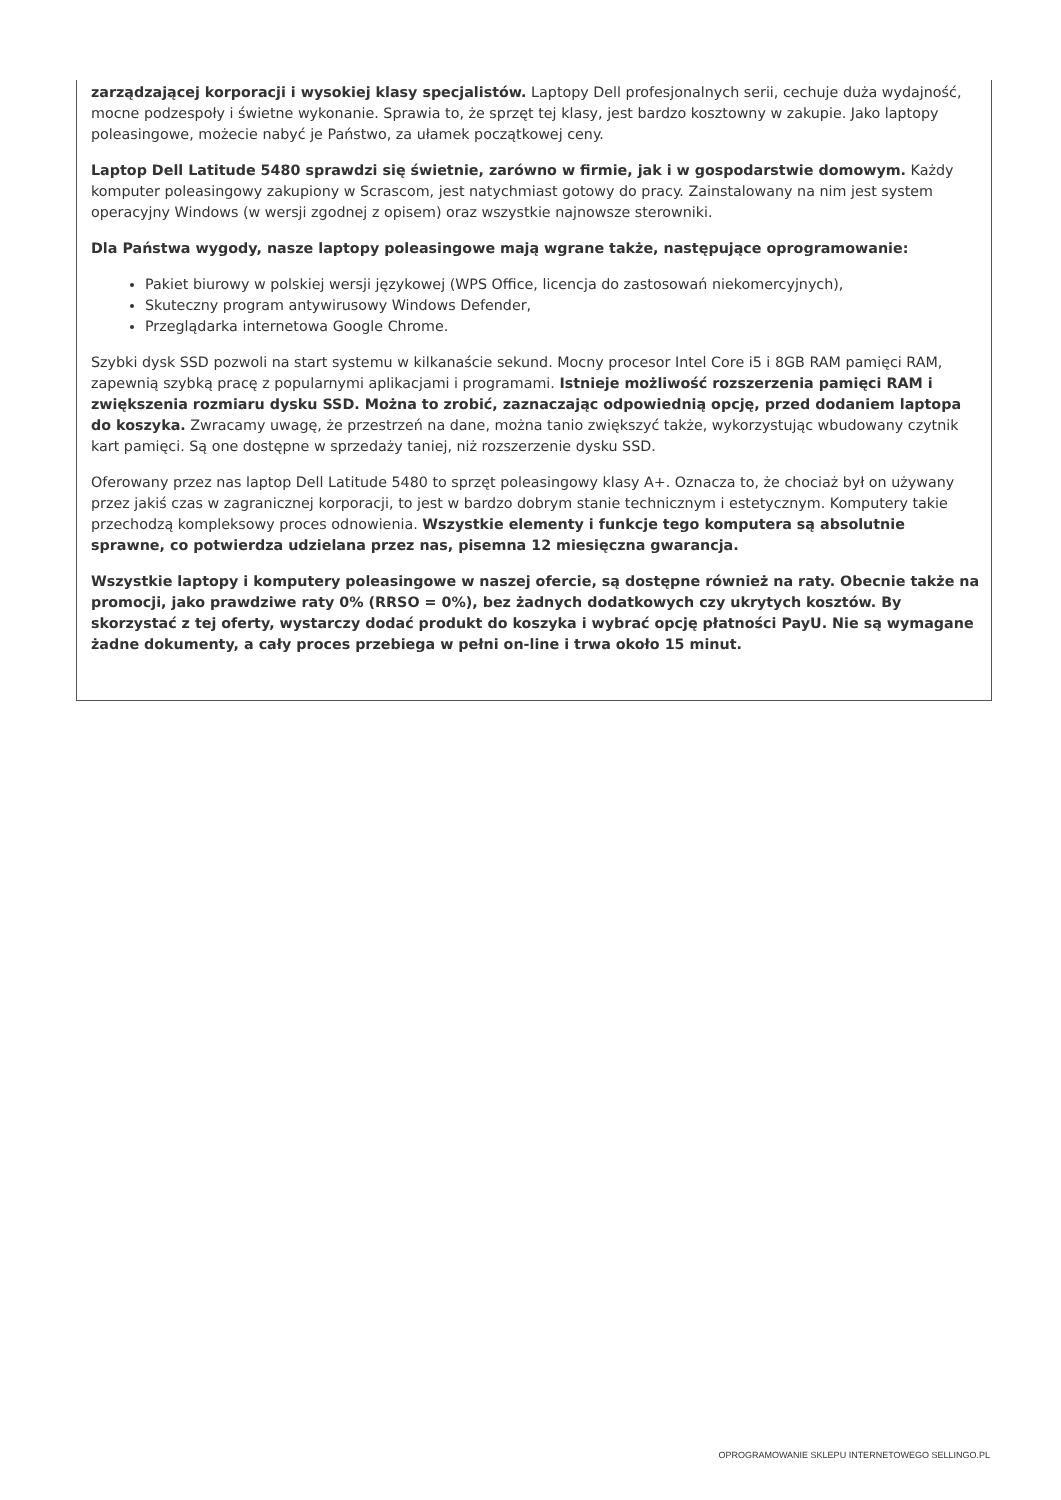zarządzającej korporacji i wysokiej klasy specjalistów. Laptopy Dell profesjonalnych serii, cechuje duża wydajność, mocne podzespoły i świetne wykonanie. Sprawia to, że sprzęt tej klasy, jest bardzo kosztowny w zakupie. Jako laptopy poleasingowe, możecie nabyć je Państwo, za ułamek początkowej ceny.
Laptop Dell Latitude 5480 sprawdzi się świetnie, zarówno w firmie, jak i w gospodarstwie domowym. Każdy komputer poleasingowy zakupiony w Scrascom, jest natychmiast gotowy do pracy. Zainstalowany na nim jest system operacyjny Windows (w wersji zgodnej z opisem) oraz wszystkie najnowsze sterowniki.
Dla Państwa wygody, nasze laptopy poleasingowe mają wgrane także, następujące oprogramowanie:
Pakiet biurowy w polskiej wersji językowej (WPS Office, licencja do zastosowań niekomercyjnych),
Skuteczny program antywirusowy Windows Defender,
Przeglądarka internetowa Google Chrome.
Szybki dysk SSD pozwoli na start systemu w kilkanaście sekund. Mocny procesor Intel Core i5 i 8GB RAM pamięci RAM, zapewnią szybką pracę z popularnymi aplikacjami i programami. Istnieje możliwość rozszerzenia pamięci RAM i zwiększenia rozmiaru dysku SSD. Można to zrobić, zaznaczając odpowiednią opcję, przed dodaniem laptopa do koszyka. Zwracamy uwagę, że przestrzeń na dane, można tanio zwiększyć także, wykorzystując wbudowany czytnik kart pamięci. Są one dostępne w sprzedaży taniej, niż rozszerzenie dysku SSD.
Oferowany przez nas laptop Dell Latitude 5480 to sprzęt poleasingowy klasy A+. Oznacza to, że chociaż był on używany przez jakiś czas w zagranicznej korporacji, to jest w bardzo dobrym stanie technicznym i estetycznym. Komputery takie przechodzą kompleksowy proces odnowienia. Wszystkie elementy i funkcje tego komputera są absolutnie sprawne, co potwierdza udzielana przez nas, pisemna 12 miesięczna gwarancja.
Wszystkie laptopy i komputery poleasingowe w naszej ofercie, są dostępne również na raty. Obecnie także na promocji, jako prawdziwe raty 0% (RRSO = 0%), bez żadnych dodatkowych czy ukrytych kosztów. By skorzystać z tej oferty, wystarczy dodać produkt do koszyka i wybrać opcję płatności PayU. Nie są wymagane żadne dokumenty, a cały proces przebiega w pełni on-line i trwa około 15 minut.
OPROGRAMOWANIE SKLEPU INTERNETOWEGO SELLINGO.PL